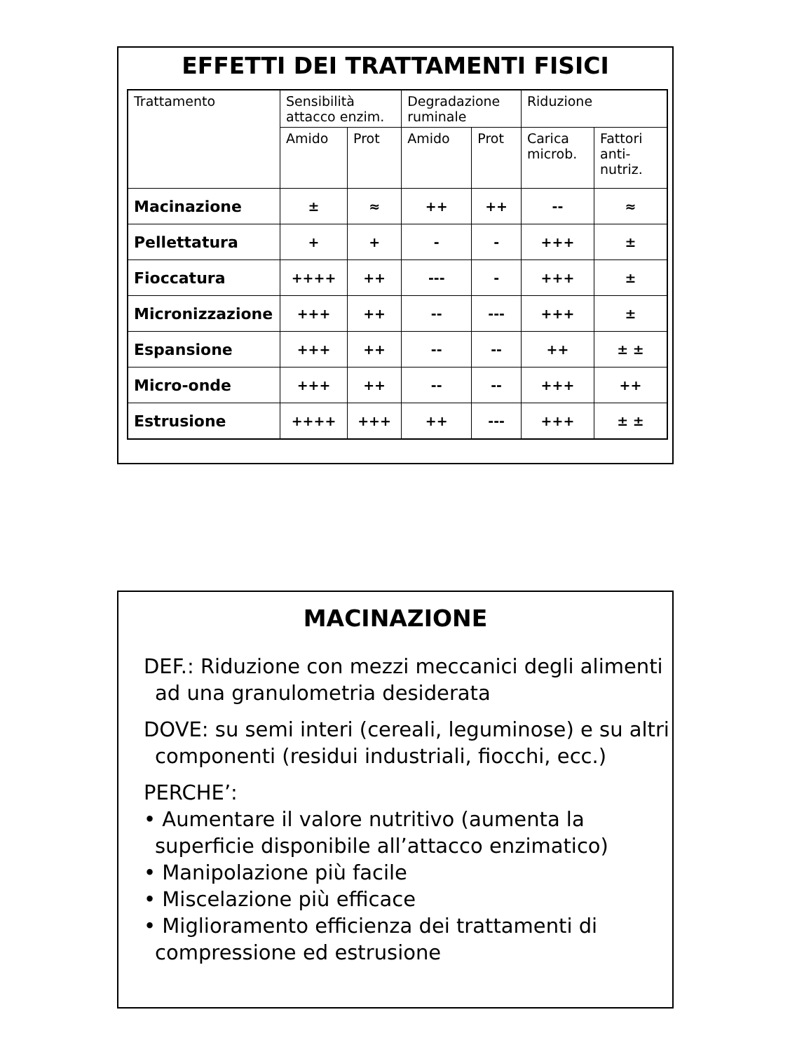EFFETTI DEI TRATTAMENTI FISICI
| Trattamento | Sensibilità attacco enzim. | | Degradazione ruminale | | Riduzione | |
| | Amido | Prot | Amido | Prot | Carica microb. | Fattori anti-nutriz. |
| Macinazione | ± | ≈ | ++ | ++ | -- | ≈ |
| Pellettatura | + | + | - | - | +++ | ± |
| Fioccatura | ++++ | ++ | --- | - | +++ | ± |
| Micronizzazione | +++ | ++ | -- | --- | +++ | ± |
| Espansione | +++ | ++ | -- | -- | ++ | ± ± |
| Micro-onde | +++ | ++ | -- | -- | +++ | ++ |
| Estrusione | ++++ | +++ | ++ | --- | +++ | ± ± |
MACINAZIONE
DEF.: Riduzione con mezzi meccanici degli alimenti ad una granulometria desiderata
DOVE: su semi interi (cereali, leguminose) e su altri componenti (residui industriali, fiocchi, ecc.)
PERCHE’:
• Aumentare il valore nutritivo (aumenta la superficie disponibile all’attacco enzimatico)
• Manipolazione più facile
• Miscelazione più efficace
• Miglioramento efficienza dei trattamenti di compressione ed estrusione